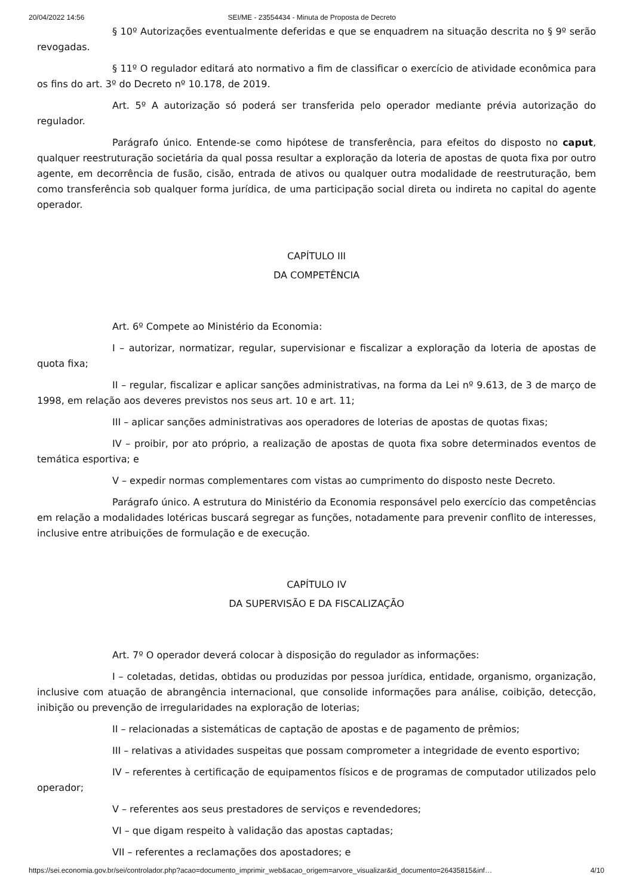20/04/2022 14:56 SEI/ME - 23554434 - Minuta de Proposta de Decreto
§ 10º Autorizações eventualmente deferidas e que se enquadrem na situação descrita no § 9º serão revogadas.
§ 11º O regulador editará ato normativo a fim de classificar o exercício de atividade econômica para os fins do art. 3º do Decreto nº 10.178, de 2019.
Art. 5º A autorização só poderá ser transferida pelo operador mediante prévia autorização do regulador.
Parágrafo único. Entende-se como hipótese de transferência, para efeitos do disposto no caput, qualquer reestruturação societária da qual possa resultar a exploração da loteria de apostas de quota fixa por outro agente, em decorrência de fusão, cisão, entrada de ativos ou qualquer outra modalidade de reestruturação, bem como transferência sob qualquer forma jurídica, de uma participação social direta ou indireta no capital do agente operador.
CAPÍTULO III
DA COMPETÊNCIA
Art. 6º Compete ao Ministério da Economia:
I – autorizar, normatizar, regular, supervisionar e fiscalizar a exploração da loteria de apostas de quota fixa;
II – regular, fiscalizar e aplicar sanções administrativas, na forma da Lei nº 9.613, de 3 de março de 1998, em relação aos deveres previstos nos seus art. 10 e art. 11;
III – aplicar sanções administrativas aos operadores de loterias de apostas de quotas fixas;
IV – proibir, por ato próprio, a realização de apostas de quota fixa sobre determinados eventos de temática esportiva; e
V – expedir normas complementares com vistas ao cumprimento do disposto neste Decreto.
Parágrafo único. A estrutura do Ministério da Economia responsável pelo exercício das competências em relação a modalidades lotéricas buscará segregar as funções, notadamente para prevenir conflito de interesses, inclusive entre atribuições de formulação e de execução.
CAPÍTULO IV
DA SUPERVISÃO E DA FISCALIZAÇÃO
Art. 7º O operador deverá colocar à disposição do regulador as informações:
I – coletadas, detidas, obtidas ou produzidas por pessoa jurídica, entidade, organismo, organização, inclusive com atuação de abrangência internacional, que consolide informações para análise, coibição, detecção, inibição ou prevenção de irregularidades na exploração de loterias;
II – relacionadas a sistemáticas de captação de apostas e de pagamento de prêmios;
III – relativas a atividades suspeitas que possam comprometer a integridade de evento esportivo;
IV – referentes à certificação de equipamentos físicos e de programas de computador utilizados pelo operador;
V – referentes aos seus prestadores de serviços e revendedores;
VI – que digam respeito à validação das apostas captadas;
VII – referentes a reclamações dos apostadores; e
https://sei.economia.gov.br/sei/controlador.php?acao=documento_imprimir_web&acao_origem=arvore_visualizar&id_documento=26435815&inf… 4/10